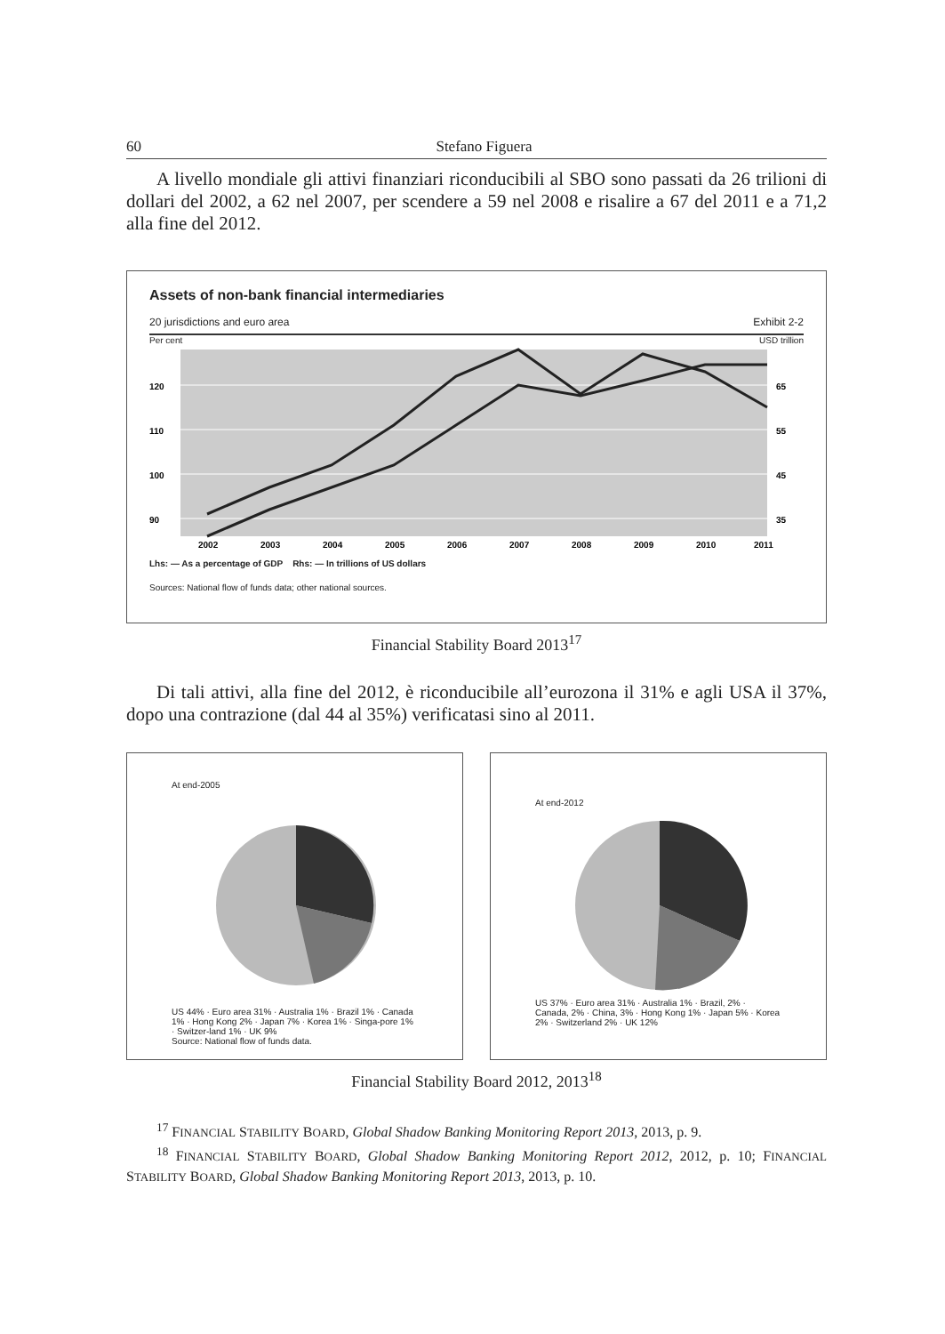60 Stefano Figuera
A livello mondiale gli attivi finanziari riconducibili al SBO sono passati da 26 trilioni di dollari del 2002, a 62 nel 2007, per scendere a 59 nel 2008 e risali­re a 67 del 2011 e a 71,2 alla fine del 2012.
Assets of non-bank financial intermediaries
20 jurisdictions and euro area Exhibit 2-2
Per cent USD trillion
120
110
100
90
65
55
45
35
2002
2003
2004
2005
2006
2007
2008
2009
2010
2011
Lhs: — As a percentage of GDP Rhs: — In trillions of US dollars
Sources: National flow of funds data; other national sources.
Financial Stability Board 2013<sup>17</sup>
Di tali attivi, alla fine del 2012, è riconducibile all’eurozona il 31% e agli USA il 37%, dopo una contrazione (dal 44 al 35%) verificatasi sino al 2011.
At end-2005
US 44% · Euro area 31% · Australia 1% · Brazil 1% · Canada 1% · Hong Kong 2% · Japan 7% · Korea 1% · Singa-pore 1% · Switzer-land 1% · UK 9%
Source: National flow of funds data.
At end-2012
US 37% · Euro area 31% · Australia 1% · Brazil, 2% · Canada, 2% · China, 3% · Hong Kong 1% · Japan 5% · Korea 2% · Switzerland 2% · UK 12%
Financial Stability Board 2012, 2013<sup>18</sup>
<sup>17</sup> FINANCIAL STABILITY BOARD, Global Shadow Banking Monitoring Report 2013, 2013, p. 9.
<sup>18</sup> FINANCIAL STABILITY BOARD, Global Shadow Banking Monitoring Report 2012, 2012, p. 10; FINANCIAL STABILITY BOARD, Global Shadow Banking Monitoring Report 2013, 2013, p. 10.